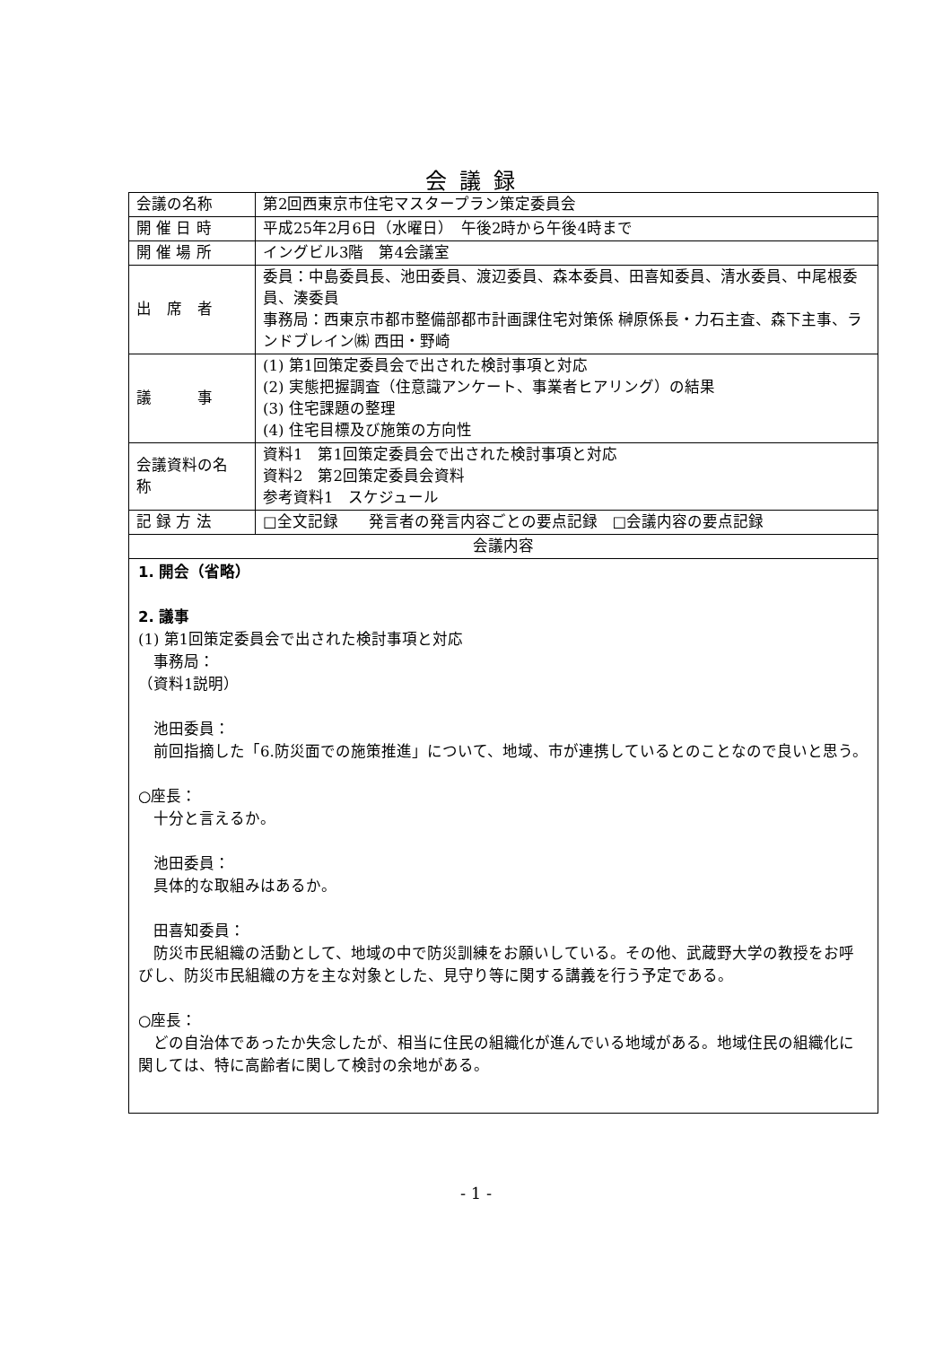会議録
| 会議の名称 | 第2回西東京市住宅マスタープラン策定委員会 |
| 開 催 日 時 | 平成25年2月6日（水曜日） 午後2時から午後4時まで |
| 開 催 場 所 | イングビル3階 第4会議室 |
| 出 席 者 | 委員：中島委員長、池田委員、渡辺委員、森本委員、田喜知委員、清水委員、中尾根委員、湊委員 事務局：西東京市都市整備部都市計画課住宅対策係 榊原係長・力石主査、森下主事、ランドブレイン㈱ 西田・野崎 |
| 議 事 | (1) 第1回策定委員会で出された検討事項と対応 (2) 実態把握調査（住意識アンケート、事業者ヒアリング）の結果 (3) 住宅課題の整理 (4) 住宅目標及び施策の方向性 |
| 会議資料の名 称 | 資料1 第1回策定委員会で出された検討事項と対応 資料2 第2回策定委員会資料 参考資料1 スケジュール |
| 記 録 方 法 | □全文記録 発言者の発言内容ごとの要点記録 □会議内容の要点記録 |
| 会議内容 | |
| 1. 開会（省略） 2. 議事 (1) 第1回策定委員会で出された検討事項と対応 事務局： （資料1説明） 池田委員： 前回指摘した「6.防災面での施策推進」について、地域、市が連携しているとのことなので良いと思う。 ○座長： 十分と言えるか。 池田委員： 具体的な取組みはあるか。 田喜知委員： 防災市民組織の活動として、地域の中で防災訓練をお願いしている。その他、武蔵野大学の教授をお呼びし、防災市民組織の方を主な対象とした、見守り等に関する講義を行う予定である。 ○座長： どの自治体であったか失念したが、相当に住民の組織化が進んでいる地域がある。地域住民の組織化に関しては、特に高齢者に関して検討の余地がある。 | |
- 1 -